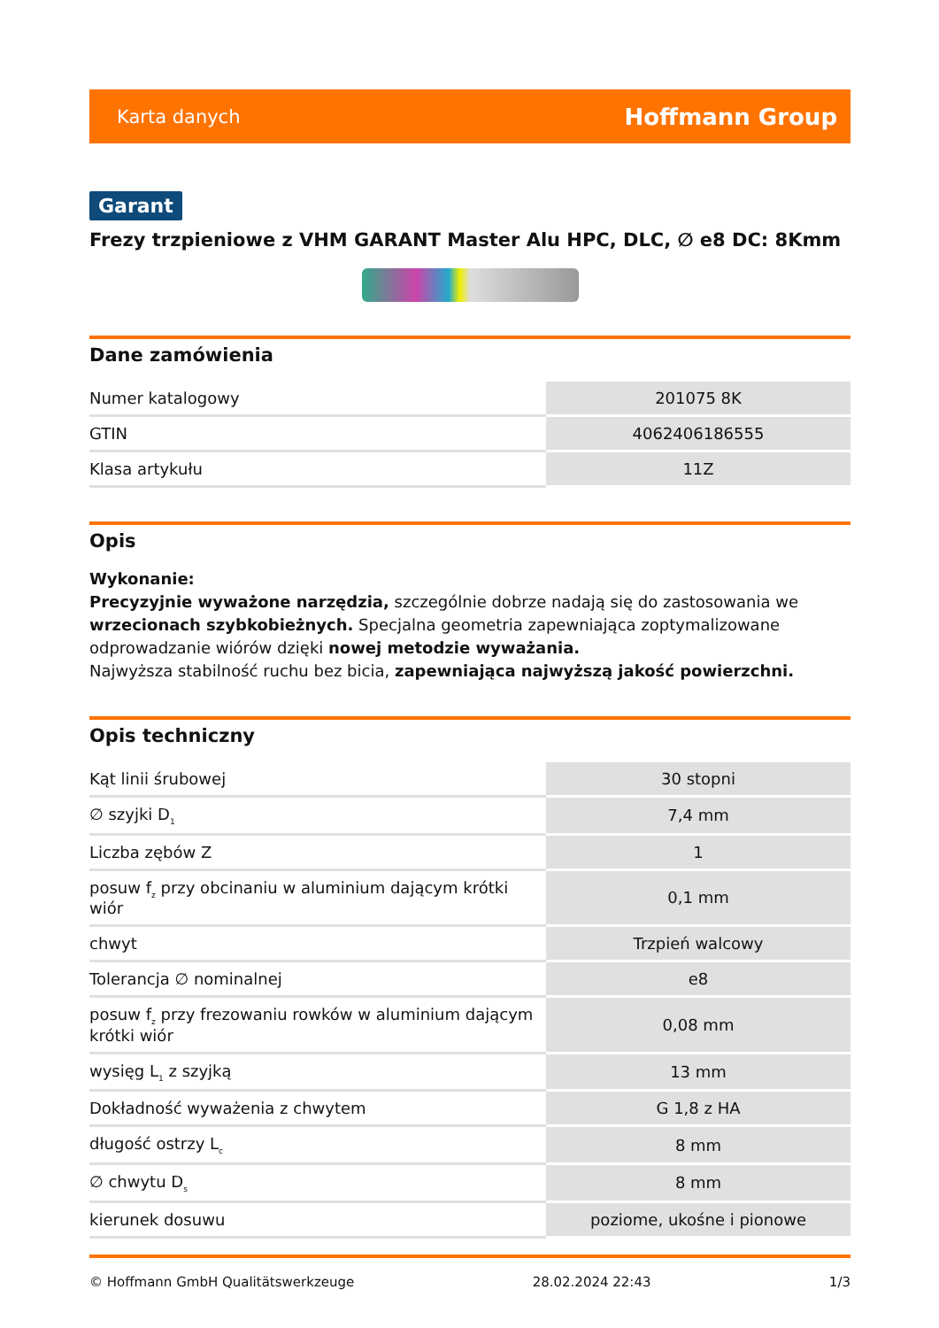Karta danych Hoffmann Group
Garant
Frezy trzpieniowe z VHM GARANT Master Alu HPC, DLC, ∅ e8 DC: 8Kmm
Dane zamówienia
| Numer katalogowy | 201075 8K |
| GTIN | 4062406186555 |
| Klasa artykułu | 11Z |
Opis
Wykonanie:
Precyzyjnie wyważone narzędzia, szczególnie dobrze nadają się do zastosowania we wrzecionach szybkobieżnych. Specjalna geometria zapewniająca zoptymalizowane odprowadzanie wiórów dzięki nowej metodzie wyważania.
Najwyższa stabilność ruchu bez bicia, zapewniająca najwyższą jakość powierzchni.
Opis techniczny
| Kąt linii śrubowej | 30 stopni |
| ∅ szyjki D<sub>1</sub> | 7,4 mm |
| Liczba zębów Z | 1 |
| posuw f<sub>z</sub> przy obcinaniu w aluminium dającym krótki wiór | 0,1 mm |
| chwyt | Trzpień walcowy |
| Tolerancja ∅ nominalnej | e8 |
| posuw f<sub>z</sub> przy frezowaniu rowków w aluminium dającym krótki wiór | 0,08 mm |
| wysięg L<sub>1</sub> z szyjką | 13 mm |
| Dokładność wyważenia z chwytem | G 1,8 z HA |
| długość ostrzy L<sub>c</sub> | 8 mm |
| ∅ chwytu D<sub>s</sub> | 8 mm |
| kierunek dosuwu | poziome, ukośne i pionowe |
© Hoffmann GmbH Qualitätswerkzeuge 28.02.2024 22:43 1/3